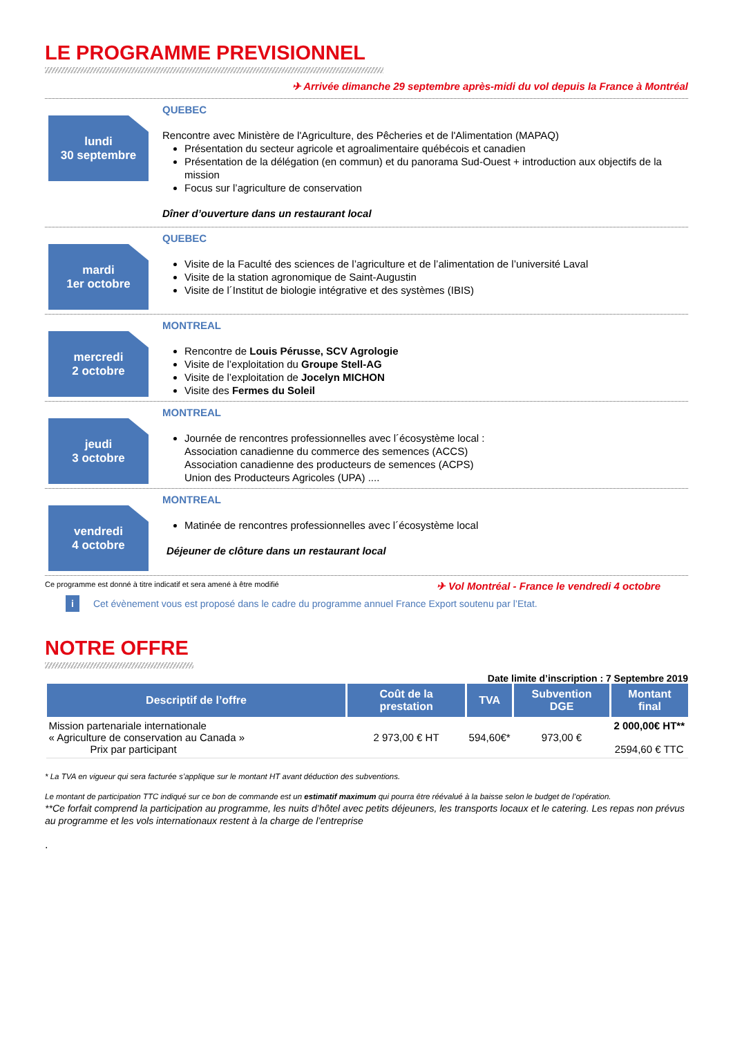LE PROGRAMME PREVISIONNEL
✈ Arrivée dimanche 29 septembre après-midi du vol depuis la France à Montréal
lundi
30 septembre
QUEBEC
Rencontre avec Ministère de l'Agriculture, des Pêcheries et de l'Alimentation (MAPAQ)
Présentation du secteur agricole et agroalimentaire québécois et canadien
Présentation de la délégation (en commun) et du panorama Sud-Ouest + introduction aux objectifs de la mission
Focus sur l’agriculture de conservation
Dîner d’ouverture dans un restaurant local
mardi
1er octobre
QUEBEC
Visite de la Faculté des sciences de l’agriculture et de l’alimentation de l’université Laval
Visite de la station agronomique de Saint-Augustin
Visite de l´Institut de biologie intégrative et des systèmes (IBIS)
mercredi
2 octobre
MONTREAL
Rencontre de Louis Pérusse, SCV Agrologie
Visite de l’exploitation du Groupe Stell-AG
Visite de l’exploitation de Jocelyn MICHON
Visite des Fermes du Soleil
jeudi
3 octobre
MONTREAL
Journée de rencontres professionnelles avec l´écosystème local :
Association canadienne du commerce des semences (ACCS)
Association canadienne des producteurs de semences (ACPS)
Union des Producteurs Agricoles (UPA) ....
vendredi
4 octobre
MONTREAL
Matinée de rencontres professionnelles avec l´écosystème local
Déjeuner de clôture dans un restaurant local
Ce programme est donné à titre indicatif et sera amené à être modifié ✈ Vol Montréal - France le vendredi 4 octobre
i Cet évènement vous est proposé dans le cadre du programme annuel France Export soutenu par l’Etat.
NOTRE OFFRE
Date limite d’inscription : 7 Septembre 2019
| Descriptif de l’offre | Coût de la prestation | TVA | Subvention DGE | Montant final |
| --- | --- | --- | --- | --- |
| Mission partenariale internationale « Agriculture de conservation au Canada » Prix par participant | 2 973,00 € HT | 594,60€* | 973,00 € | 2 000,00€ HT** 2594,60 € TTC |
* La TVA en vigueur qui sera facturée s’applique sur le montant HT avant déduction des subventions.
Le montant de participation TTC indiqué sur ce bon de commande est un estimatif maximum qui pourra être réévalué à la baisse selon le budget de l’opération.
**Ce forfait comprend la participation au programme, les nuits d’hôtel avec petits déjeuners, les transports locaux et le catering. Les repas non prévus au programme et les vols internationaux restent à la charge de l’entreprise
.